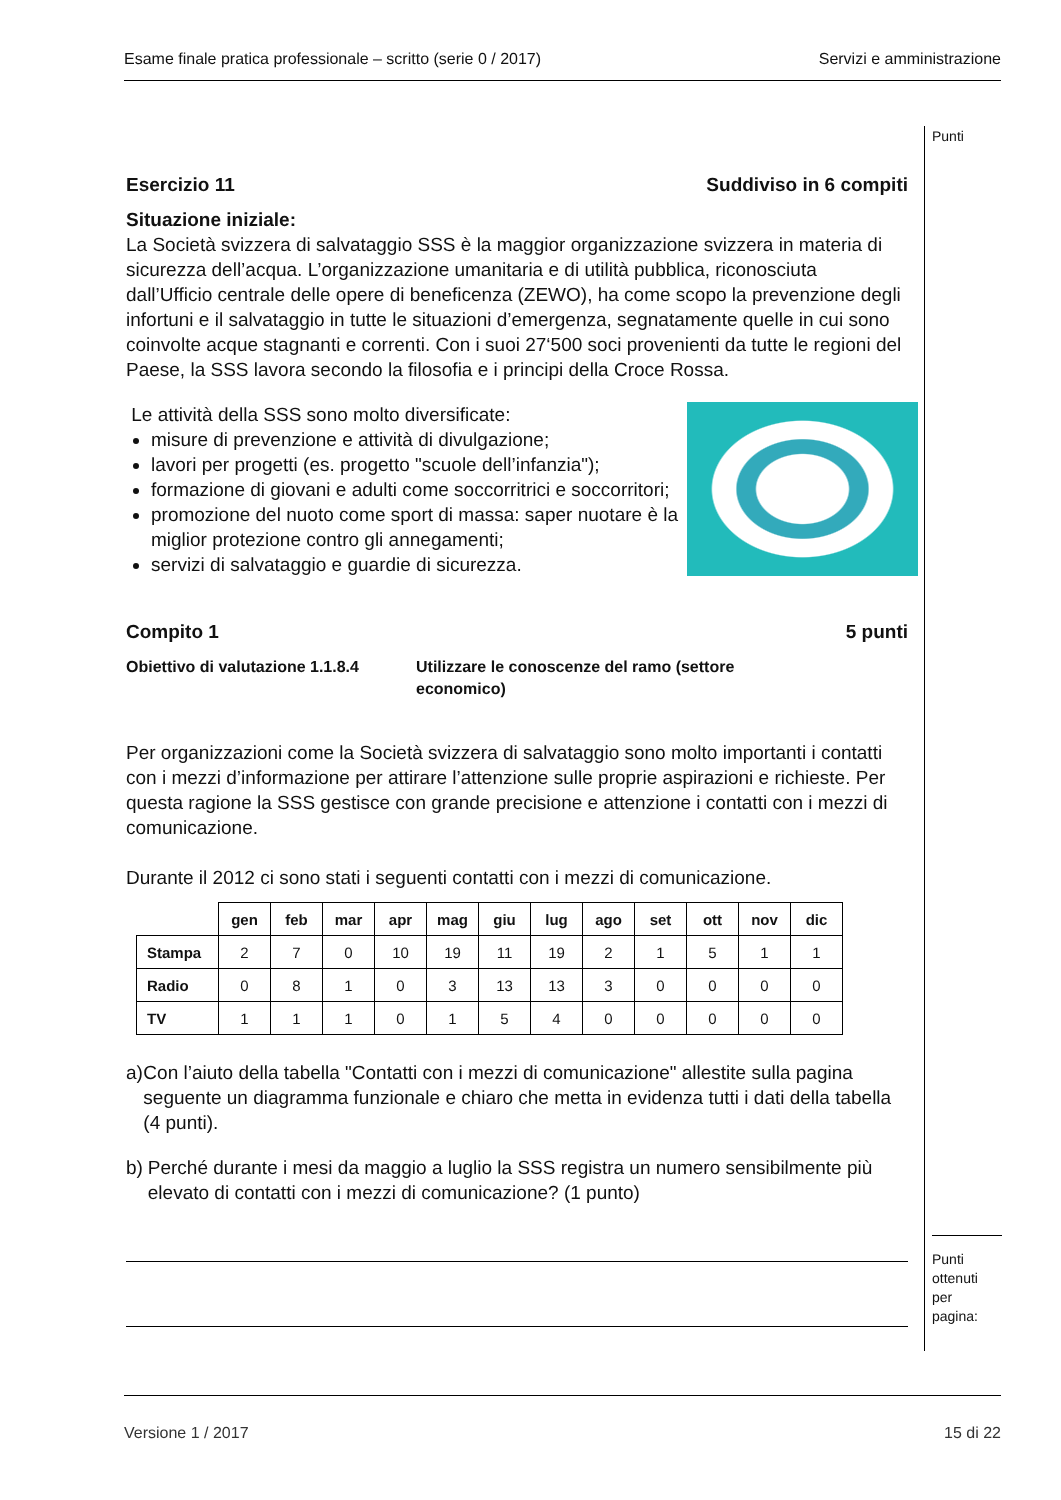Esame finale pratica professionale – scritto (serie 0 / 2017) Servizi e amministrazione
Punti
Punti ottenuti per pagina:
Esercizio 11 Suddiviso in 6 compiti
Situazione iniziale:
La Società svizzera di salvataggio SSS è la maggior organizzazione svizzera in materia di sicurezza dell’acqua. L’organizzazione umanitaria e di utilità pubblica, riconosciuta dall’Ufficio centrale delle opere di beneficenza (ZEWO), ha come scopo la prevenzione degli infortuni e il salvataggio in tutte le situazioni d’emergenza, segnatamente quelle in cui sono coinvolte acque stagnanti e correnti. Con i suoi 27‘500 soci provenienti da tutte le regioni del Paese, la SSS lavora secondo la filosofia e i principi della Croce Rossa.
Le attività della SSS sono molto diversificate:
misure di prevenzione e attività di divulgazione;
lavori per progetti (es. progetto "scuole dell’infanzia");
formazione di giovani e adulti come soccorritrici e soccorritori;
promozione del nuoto come sport di massa: saper nuotare è la miglior protezione contro gli annegamenti;
servizi di salvataggio e guardie di sicurezza.
Compito 1 5 punti
Obiettivo di valutazione 1.1.8.4 Utilizzare le conoscenze del ramo (settore economico)
Per organizzazioni come la Società svizzera di salvataggio sono molto importanti i contatti con i mezzi d’informazione per attirare l’attenzione sulle proprie aspirazioni e richieste. Per questa ragione la SSS gestisce con grande precisione e attenzione i contatti con i mezzi di comunicazione.
Durante il 2012 ci sono stati i seguenti contatti con i mezzi di comunicazione.
| | gen | feb | mar | apr | mag | giu | lug | ago | set | ott | nov | dic |
| --- | --- | --- | --- | --- | --- | --- | --- | --- | --- | --- | --- | --- |
| Stampa | 2 | 7 | 0 | 10 | 19 | 11 | 19 | 2 | 1 | 5 | 1 | 1 |
| Radio | 0 | 8 | 1 | 0 | 3 | 13 | 13 | 3 | 0 | 0 | 0 | 0 |
| TV | 1 | 1 | 1 | 0 | 1 | 5 | 4 | 0 | 0 | 0 | 0 | 0 |
a) Con l’aiuto della tabella "Contatti con i mezzi di comunicazione" allestite sulla pagina seguente un diagramma funzionale e chiaro che metta in evidenza tutti i dati della tabella (4 punti).
b) Perché durante i mesi da maggio a luglio la SSS registra un numero sensibilmente più elevato di contatti con i mezzi di comunicazione? (1 punto)
Versione 1 / 2017 15 di 22